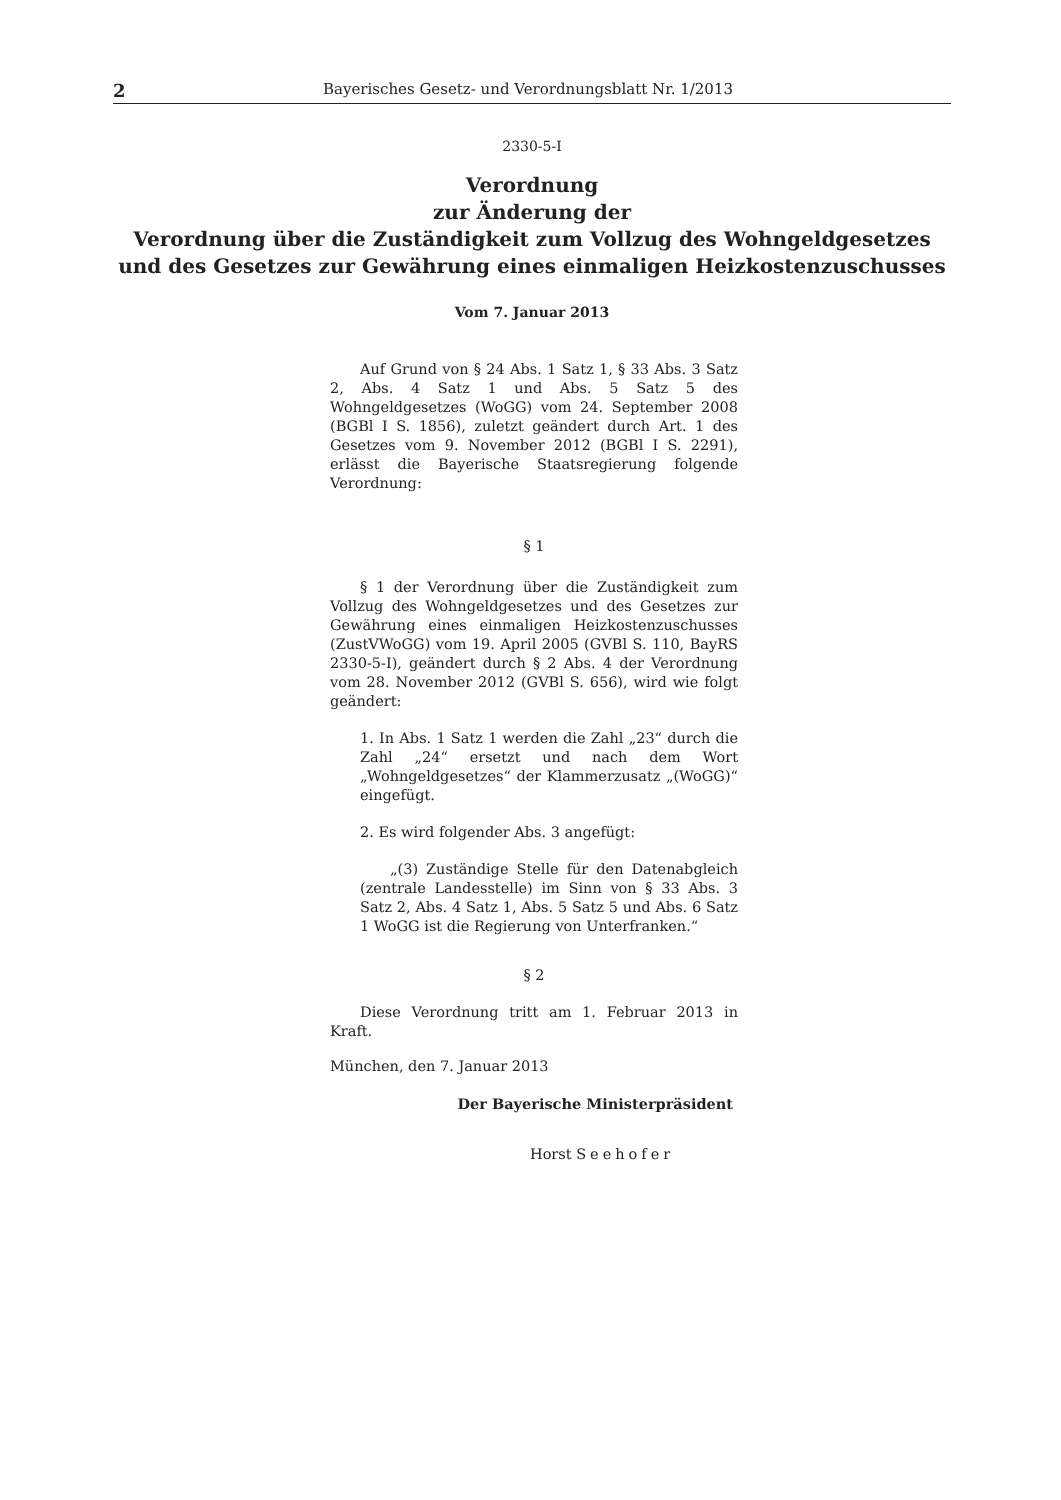2 Bayerisches Gesetz- und Verordnungsblatt Nr. 1/2013
2330-5-I
Verordnung
zur Änderung der
Verordnung über die Zuständigkeit zum Vollzug des Wohngeldgesetzes und des Gesetzes zur Gewährung eines einmaligen Heizkostenzuschusses
Vom 7. Januar 2013
Auf Grund von § 24 Abs. 1 Satz 1, § 33 Abs. 3 Satz 2, Abs. 4 Satz 1 und Abs. 5 Satz 5 des Wohngeldgesetzes (WoGG) vom 24. September 2008 (BGBl I S. 1856), zuletzt geändert durch Art. 1 des Gesetzes vom 9. November 2012 (BGBl I S. 2291), erlässt die Bayerische Staatsregierung folgende Verordnung:
§ 1
§ 1 der Verordnung über die Zuständigkeit zum Vollzug des Wohngeldgesetzes und des Gesetzes zur Gewährung eines einmaligen Heizkostenzuschusses (ZustVWoGG) vom 19. April 2005 (GVBl S. 110, BayRS 2330-5-I), geändert durch § 2 Abs. 4 der Verordnung vom 28. November 2012 (GVBl S. 656), wird wie folgt geändert:
1. In Abs. 1 Satz 1 werden die Zahl „23“ durch die Zahl „24“ ersetzt und nach dem Wort „Wohngeldgesetzes“ der Klammerzusatz „(WoGG)“ eingefügt.
2. Es wird folgender Abs. 3 angefügt:
„(3) Zuständige Stelle für den Datenabgleich (zentrale Landesstelle) im Sinn von § 33 Abs. 3 Satz 2, Abs. 4 Satz 1, Abs. 5 Satz 5 und Abs. 6 Satz 1 WoGG ist die Regierung von Unterfranken.“
§ 2
Diese Verordnung tritt am 1. Februar 2013 in Kraft.
München, den 7. Januar 2013
Der Bayerische Ministerpräsident
Horst Seehofer